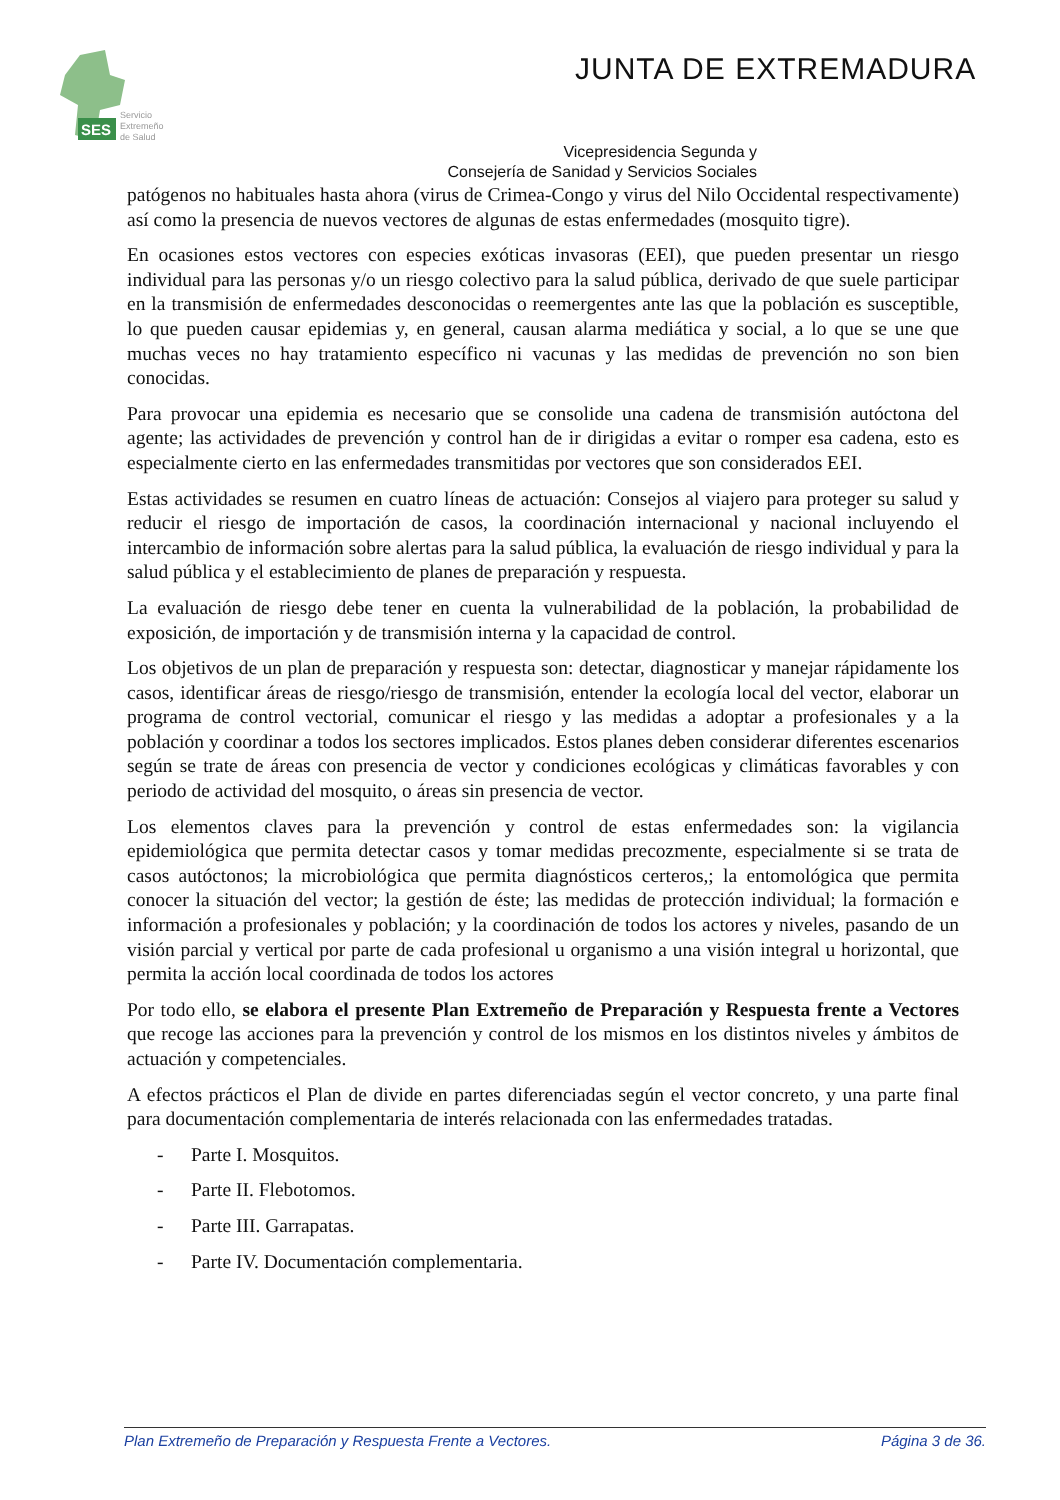SES
Servicio
Extremeño
de Salud
JUNTA DE EXTREMADURA
Vicepresidencia Segunda y
Consejería de Sanidad y Servicios Sociales
patógenos no habituales hasta ahora (virus de Crimea-Congo y virus del Nilo Occidental respectivamente) así como la presencia de nuevos vectores de algunas de estas enfermedades (mosquito tigre).
En ocasiones estos vectores con especies exóticas invasoras (EEI), que pueden presentar un riesgo individual para las personas y/o un riesgo colectivo para la salud pública, derivado de que suele participar en la transmisión de enfermedades desconocidas o reemergentes ante las que la población es susceptible, lo que pueden causar epidemias y, en general, causan alarma mediática y social, a lo que se une que muchas veces no hay tratamiento específico ni vacunas y las medidas de prevención no son bien conocidas.
Para provocar una epidemia es necesario que se consolide una cadena de transmisión autóctona del agente; las actividades de prevención y control han de ir dirigidas a evitar o romper esa cadena, esto es especialmente cierto en las enfermedades transmitidas por vectores que son considerados EEI.
Estas actividades se resumen en cuatro líneas de actuación: Consejos al viajero para proteger su salud y reducir el riesgo de importación de casos, la coordinación internacional y nacional incluyendo el intercambio de información sobre alertas para la salud pública, la evaluación de riesgo individual y para la salud pública y el establecimiento de planes de preparación y respuesta.
La evaluación de riesgo debe tener en cuenta la vulnerabilidad de la población, la probabilidad de exposición, de importación y de transmisión interna y la capacidad de control.
Los objetivos de un plan de preparación y respuesta son: detectar, diagnosticar y manejar rápidamente los casos, identificar áreas de riesgo/riesgo de transmisión, entender la ecología local del vector, elaborar un programa de control vectorial, comunicar el riesgo y las medidas a adoptar a profesionales y a la población y coordinar a todos los sectores implicados. Estos planes deben considerar diferentes escenarios según se trate de áreas con presencia de vector y condiciones ecológicas y climáticas favorables y con periodo de actividad del mosquito, o áreas sin presencia de vector.
Los elementos claves para la prevención y control de estas enfermedades son: la vigilancia epidemiológica que permita detectar casos y tomar medidas precozmente, especialmente si se trata de casos autóctonos; la microbiológica que permita diagnósticos certeros,; la entomológica que permita conocer la situación del vector; la gestión de éste; las medidas de protección individual; la formación e información a profesionales y población; y la coordinación de todos los actores y niveles, pasando de un visión parcial y vertical por parte de cada profesional u organismo a una visión integral u horizontal, que permita la acción local coordinada de todos los actores
Por todo ello, se elabora el presente Plan Extremeño de Preparación y Respuesta frente a Vectores que recoge las acciones para la prevención y control de los mismos en los distintos niveles y ámbitos de actuación y competenciales.
A efectos prácticos el Plan de divide en partes diferenciadas según el vector concreto, y una parte final para documentación complementaria de interés relacionada con las enfermedades tratadas.
- Parte I. Mosquitos.
- Parte II. Flebotomos.
- Parte III. Garrapatas.
- Parte IV. Documentación complementaria.
Plan Extremeño de Preparación y Respuesta Frente a Vectores. Página 3 de 36.